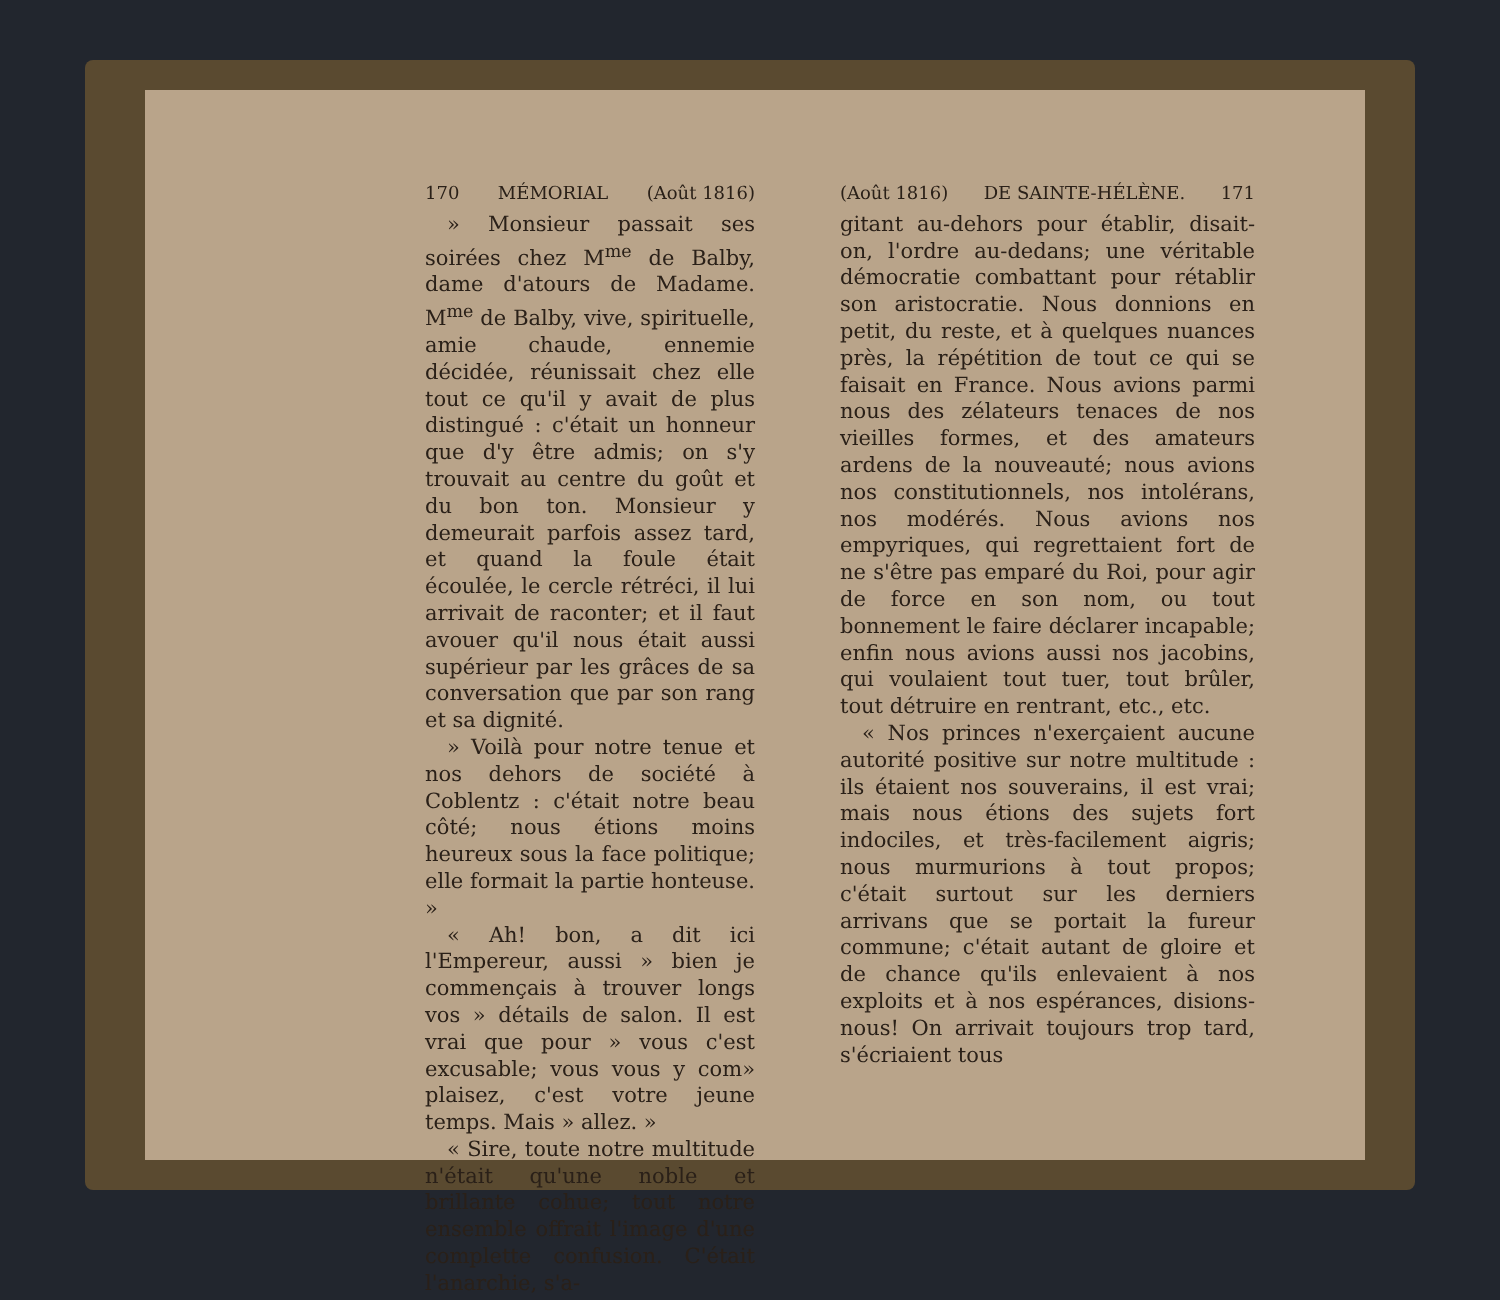170 MÉMORIAL (Août 1816)
» Monsieur passait ses soirées chez M<sup>me</sup> de Balby, dame d'atours de Madame. M<sup>me</sup> de Balby, vive, spirituelle, amie chaude, ennemie décidée, réunissait chez elle tout ce qu'il y avait de plus distingué : c'était un honneur que d'y être admis; on s'y trouvait au centre du goût et du bon ton. Monsieur y demeurait parfois assez tard, et quand la foule était écoulée, le cercle rétréci, il lui arrivait de raconter; et il faut avouer qu'il nous était aussi supérieur par les grâces de sa conversation que par son rang et sa dignité.
» Voilà pour notre tenue et nos dehors de société à Coblentz : c'était notre beau côté; nous étions moins heureux sous la face politique; elle formait la partie honteuse. »
« Ah! bon, a dit ici l'Empereur, aussi » bien je commençais à trouver longs vos » détails de salon. Il est vrai que pour » vous c'est excusable; vous vous y com» plaisez, c'est votre jeune temps. Mais » allez. »
« Sire, toute notre multitude n'était qu'une noble et brillante cohue; tout notre ensemble offrait l'image d'une complette confusion. C'était l'anarchie, s'a-
(Août 1816) DE SAINTE-HÉLÈNE. 171
gitant au-dehors pour établir, disait-on, l'ordre au-dedans; une véritable démocratie combattant pour rétablir son aristocratie. Nous donnions en petit, du reste, et à quelques nuances près, la répétition de tout ce qui se faisait en France. Nous avions parmi nous des zélateurs tenaces de nos vieilles formes, et des amateurs ardens de la nouveauté; nous avions nos constitutionnels, nos intolérans, nos modérés. Nous avions nos empyriques, qui regrettaient fort de ne s'être pas emparé du Roi, pour agir de force en son nom, ou tout bonnement le faire déclarer incapable; enfin nous avions aussi nos jacobins, qui voulaient tout tuer, tout brûler, tout détruire en rentrant, etc., etc.
« Nos princes n'exerçaient aucune autorité positive sur notre multitude : ils étaient nos souverains, il est vrai; mais nous étions des sujets fort indociles, et très-facilement aigris; nous murmurions à tout propos; c'était surtout sur les derniers arrivans que se portait la fureur commune; c'était autant de gloire et de chance qu'ils enlevaient à nos exploits et à nos espérances, disions-nous! On arrivait toujours trop tard, s'écriaient tous